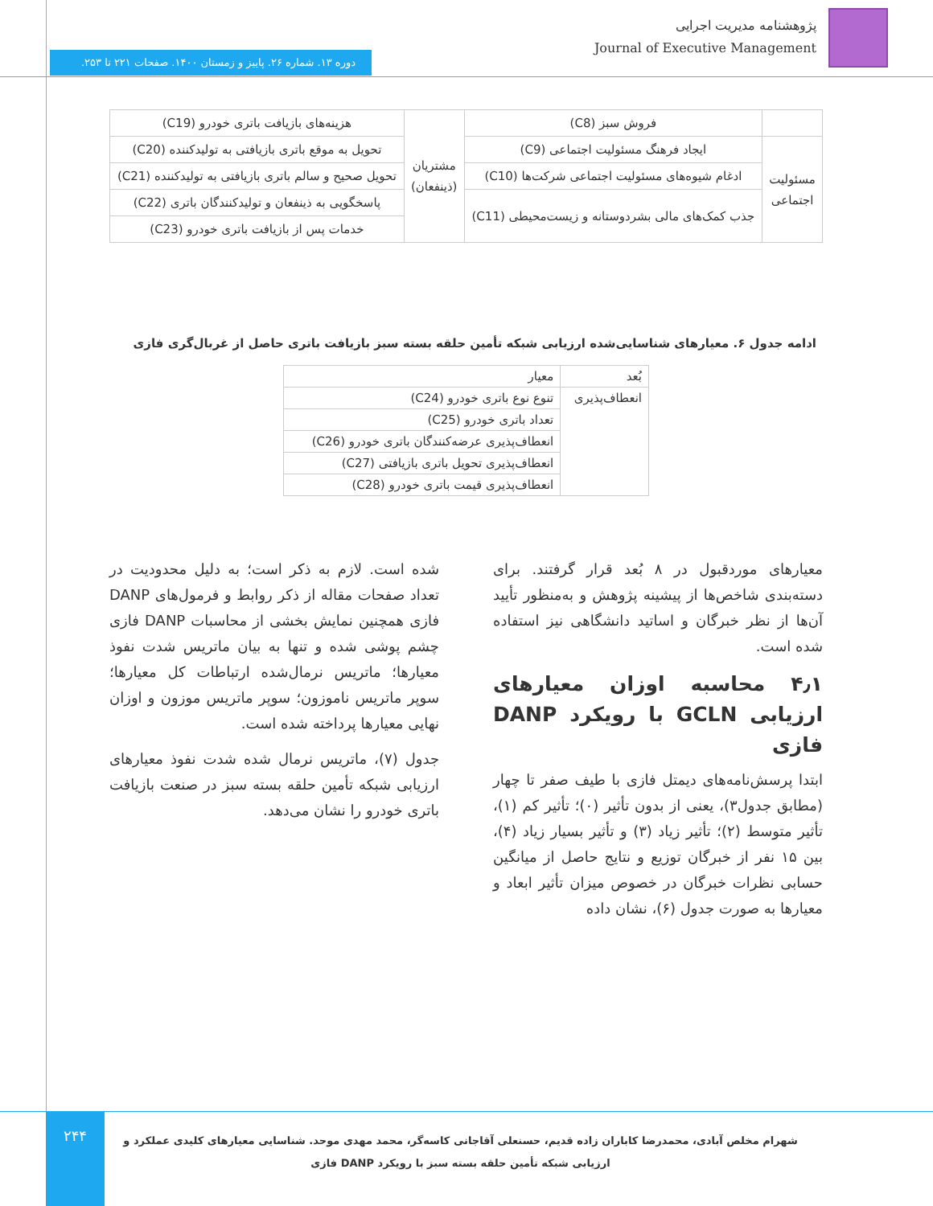پژوهشنامه مدیریت اجرایی
Journal of Executive Management
دوره ۱۳. شماره ۲۶. پاییز و زمستان ۱۴۰۰. صفحات ۲۲۱ تا ۲۵۳.
| | فروش سبز (C8) | مشتریان (ذینفعان) | هزینه‌های بازیافت باتری خودرو (C19) |
| مسئولیت اجتماعی | ایجاد فرهنگ مسئولیت اجتماعی (C9) | | تحویل به موقع باتری بازیافتی به تولیدکننده (C20) |
| | ادغام شیوه‌های مسئولیت اجتماعی شرکت‌ها (C10) | | تحویل صحیح و سالم باتری بازیافتی به تولیدکننده (C21) |
| | جذب کمک‌های مالی بشردوستانه و زیست‌محیطی (C11) | | پاسخگویی به ذینفعان و تولیدکنندگان باتری (C22) |
| | | | خدمات پس از بازیافت باتری خودرو (C23) |
ادامه جدول ۶. معیارهای شناسایی‌شده ارزیابی شبکه تأمین حلقه بسته سبز بازیافت باتری حاصل از غربال‌گری فازی
| بُعد | معیار |
| --- | --- |
| انعطاف‌پذیری | تنوع نوع باتری خودرو (C24) |
| | تعداد باتری خودرو (C25) |
| | انعطاف‌پذیری عرضه‌کنندگان باتری خودرو (C26) |
| | انعطاف‌پذیری تحویل باتری بازیافتی (C27) |
| | انعطاف‌پذیری قیمت باتری خودرو (C28) |
معیارهای موردقبول در ۸ بُعد قرار گرفتند. برای دسته‌بندی شاخص‌ها از پیشینه پژوهش و به‌منظور تأیید آن‌ها از نظر خبرگان و اساتید دانشگاهی نیز استفاده شده است.
۴٫۱ محاسبه اوزان معیارهای ارزیابی GCLN با رویکرد DANP فازی
ابتدا پرسش‌نامه‌های دیمتل فازی با طیف صفر تا چهار (مطابق جدول۳)، یعنی از بدون تأثیر (۰)؛ تأثیر کم (۱)، تأثیر متوسط (۲)؛ تأثیر زیاد (۳) و تأثیر بسیار زیاد (۴)، بین ۱۵ نفر از خبرگان توزیع و نتایج حاصل از میانگین حسابی نظرات خبرگان در خصوص میزان تأثیر ابعاد و معیارها به صورت جدول (۶)، نشان داده
شده است. لازم به ذکر است؛ به دلیل محدودیت در تعداد صفحات مقاله از ذکر روابط و فرمول‌های DANP فازی همچنین نمایش بخشی از محاسبات DANP فازی چشم پوشی شده و تنها به بیان ماتریس شدت نفوذ معیارها؛ ماتریس نرمال‌شده ارتباطات کل معیارها؛ سوپر ماتریس ناموزون؛ سوپر ماتریس موزون و اوزان نهایی معیارها پرداخته شده است.
جدول (۷)، ماتریس نرمال شده شدت نفوذ معیارهای ارزیابی شبکه تأمین حلقه بسته سبز در صنعت بازیافت باتری خودرو را نشان می‌دهد.
۲۴۴
شهرام مخلص آبادی، محمدرضا کاباران زاده قدیم، حسنعلی آقاجانی کاسه‌گر، محمد مهدی موحد. شناسایی معیارهای کلیدی عملکرد و ارزیابی شبکه تأمین حلقه بسته سبز با رویکرد DANP فازی